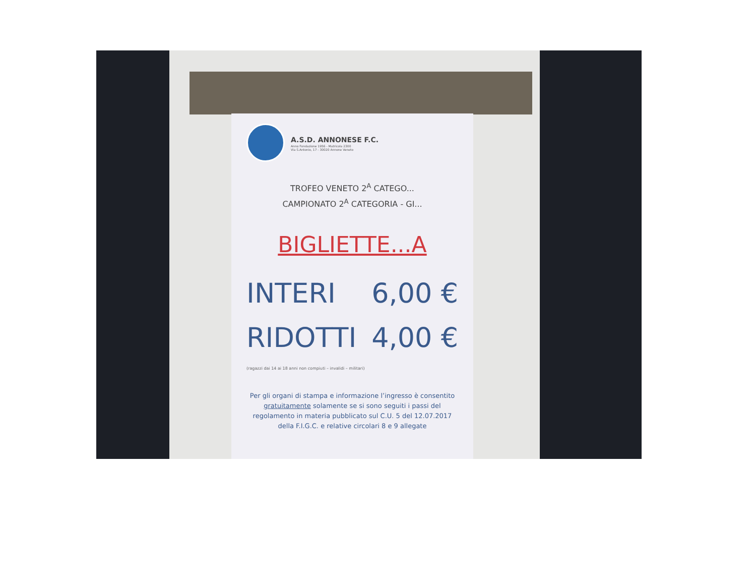A.S.D. ANNONESE F.C.
Anno Fondazione 1956 - Matricola 2300
Via S.Antonio, 17 - 30020 Annone Veneto
TROFEO VENETO 2<sup>A</sup> CATEGO...
CAMPIONATO 2<sup>A</sup> CATEGORIA - GI...
BIGLIETTE...A
INTERI 6,00 €
RIDOTTI 4,00 €
(ragazzi dai 14 ai 18 anni non compiuti – invalidi – militari)
Per gli organi di stampa e informazione l’ingresso è consentito gratuitamente solamente se si sono seguiti i passi del regolamento in materia pubblicato sul C.U. 5 del 12.07.2017 della F.I.G.C. e relative circolari 8 e 9 allegate